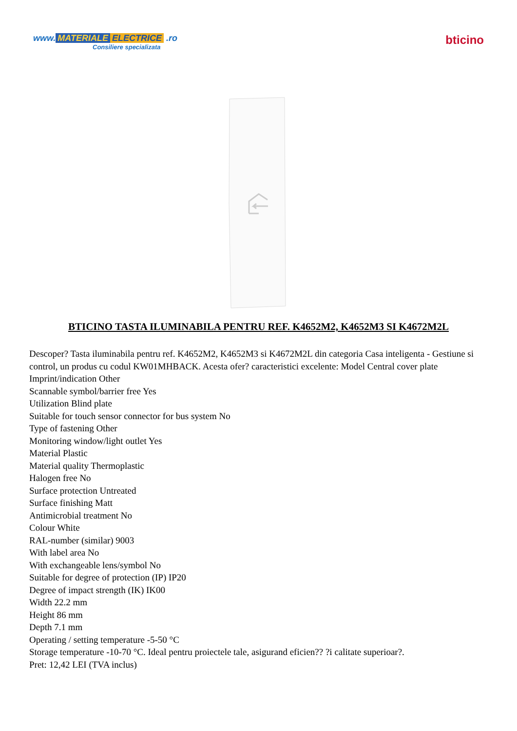www. MATERIALE ELECTRICE .ro
Consiliere specializata
bticino
BTICINO TASTA ILUMINABILA PENTRU REF. K4652M2, K4652M3 SI K4672M2L
Descoper? Tasta iluminabila pentru ref. K4652M2, K4652M3 si K4672M2L din categoria Casa inteligenta - Gestiune si control, un produs cu codul KW01MHBACK. Acesta ofer? caracteristici excelente: Model Central cover plate
Imprint/indication Other
Scannable symbol/barrier free Yes
Utilization Blind plate
Suitable for touch sensor connector for bus system No
Type of fastening Other
Monitoring window/light outlet Yes
Material Plastic
Material quality Thermoplastic
Halogen free No
Surface protection Untreated
Surface finishing Matt
Antimicrobial treatment No
Colour White
RAL-number (similar) 9003
With label area No
With exchangeable lens/symbol No
Suitable for degree of protection (IP) IP20
Degree of impact strength (IK) IK00
Width 22.2 mm
Height 86 mm
Depth 7.1 mm
Operating / setting temperature -5-50 °C
Storage temperature -10-70 °C. Ideal pentru proiectele tale, asigurand eficien?? ?i calitate superioar?.
Pret: 12,42 LEI (TVA inclus)